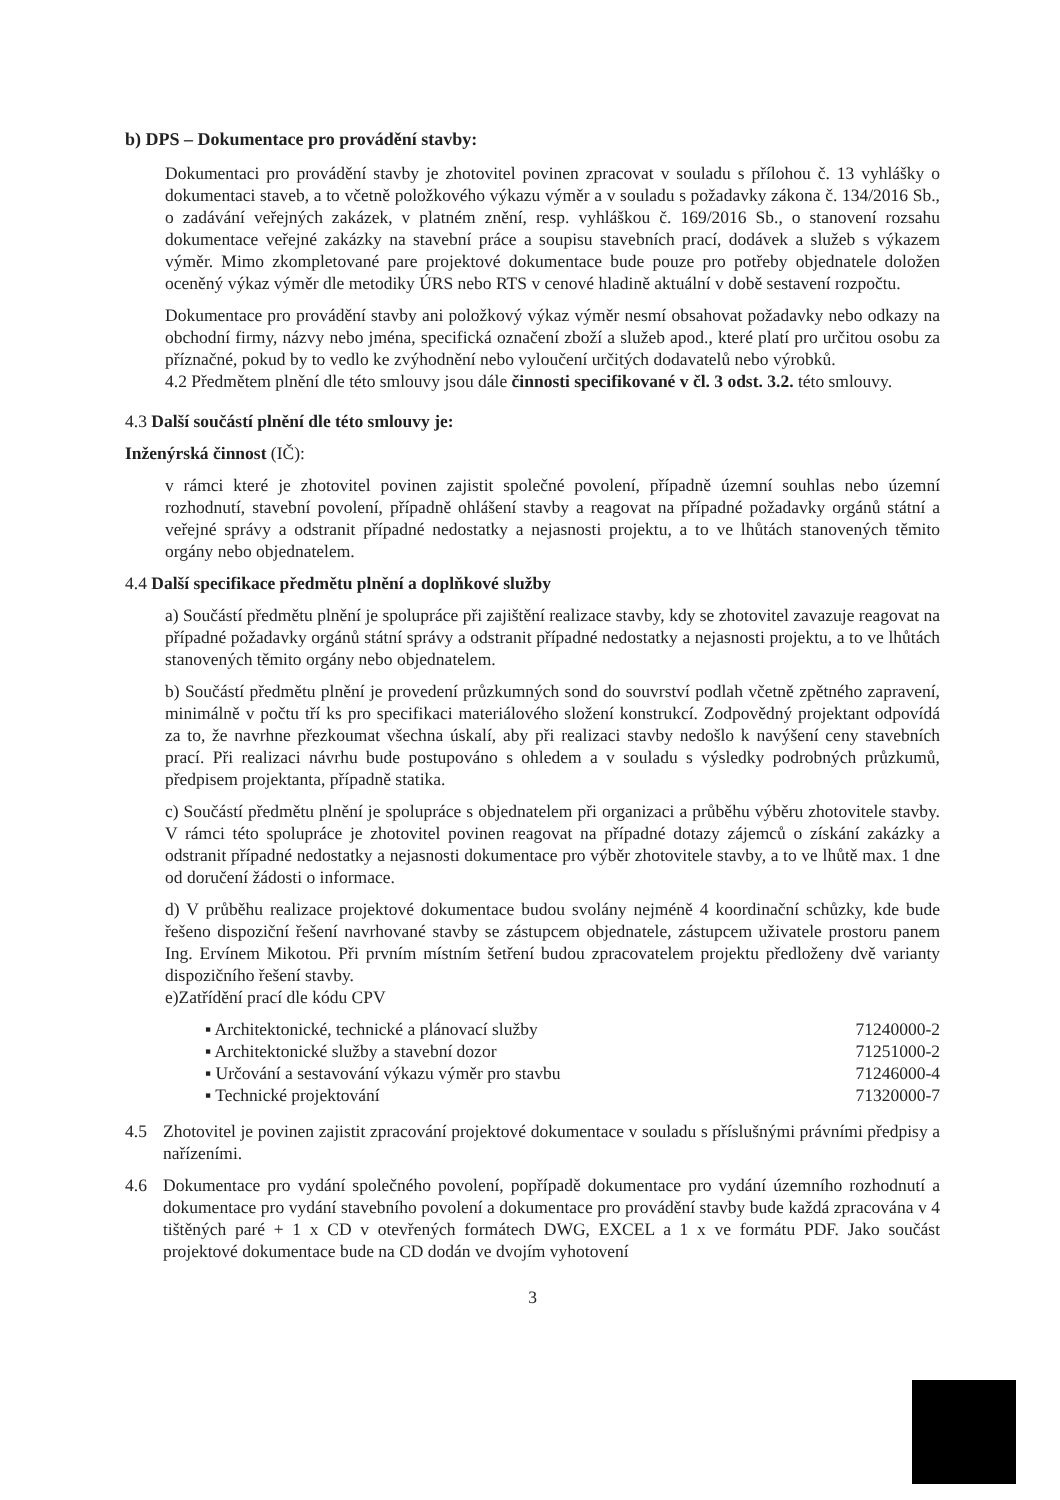b) DPS – Dokumentace pro provádění stavby:
Dokumentaci pro provádění stavby je zhotovitel povinen zpracovat v souladu s přílohou č. 13 vyhlášky o dokumentaci staveb, a to včetně položkového výkazu výměr a v souladu s požadavky zákona č. 134/2016 Sb., o zadávání veřejných zakázek, v platném znění, resp. vyhláškou č. 169/2016 Sb., o stanovení rozsahu dokumentace veřejné zakázky na stavební práce a soupisu stavebních prací, dodávek a služeb s výkazem výměr. Mimo zkompletované pare projektové dokumentace bude pouze pro potřeby objednatele doložen oceněný výkaz výměr dle metodiky ÚRS nebo RTS v cenové hladině aktuální v době sestavení rozpočtu.
Dokumentace pro provádění stavby ani položkový výkaz výměr nesmí obsahovat požadavky nebo odkazy na obchodní firmy, názvy nebo jména, specifická označení zboží a služeb apod., které platí pro určitou osobu za příznačné, pokud by to vedlo ke zvýhodnění nebo vyloučení určitých dodavatelů nebo výrobků.
4.2 Předmětem plnění dle této smlouvy jsou dále činnosti specifikované v čl. 3 odst. 3.2. této smlouvy.
4.3 Další součástí plnění dle této smlouvy je:
Inženýrská činnost (IČ):
v rámci které je zhotovitel povinen zajistit společné povolení, případně územní souhlas nebo územní rozhodnutí, stavební povolení, případně ohlášení stavby a reagovat na případné požadavky orgánů státní a veřejné správy a odstranit případné nedostatky a nejasnosti projektu, a to ve lhůtách stanovených těmito orgány nebo objednatelem.
4.4 Další specifikace předmětu plnění a doplňkové služby
a) Součástí předmětu plnění je spolupráce při zajištění realizace stavby, kdy se zhotovitel zavazuje reagovat na případné požadavky orgánů státní správy a odstranit případné nedostatky a nejasnosti projektu, a to ve lhůtách stanovených těmito orgány nebo objednatelem.
b) Součástí předmětu plnění je provedení průzkumných sond do souvrství podlah včetně zpětného zapravení, minimálně v počtu tří ks pro specifikaci materiálového složení konstrukcí. Zodpovědný projektant odpovídá za to, že navrhne přezkoumat všechna úskalí, aby při realizaci stavby nedošlo k navýšení ceny stavebních prací. Při realizaci návrhu bude postupováno s ohledem a v souladu s výsledky podrobných průzkumů, předpisem projektanta, případně statika.
c) Součástí předmětu plnění je spolupráce s objednatelem při organizaci a průběhu výběru zhotovitele stavby. V rámci této spolupráce je zhotovitel povinen reagovat na případné dotazy zájemců o získání zakázky a odstranit případné nedostatky a nejasnosti dokumentace pro výběr zhotovitele stavby, a to ve lhůtě max. 1 dne od doručení žádosti o informace.
d) V průběhu realizace projektové dokumentace budou svolány nejméně 4 koordinační schůzky, kde bude řešeno dispoziční řešení navrhované stavby se zástupcem objednatele, zástupcem uživatele prostoru panem Ing. Ervínem Mikotou. Při prvním místním šetření budou zpracovatelem projektu předloženy dvě varianty dispozičního řešení stavby.
e)Zatřídění prací dle kódu CPV
▪ Architektonické, technické a plánovací služby 71240000-2
▪ Architektonické služby a stavební dozor 71251000-2
▪ Určování a sestavování výkazu výměr pro stavbu 71246000-4
▪ Technické projektování 71320000-7
4.5 Zhotovitel je povinen zajistit zpracování projektové dokumentace v souladu s příslušnými právními předpisy a nařízeními.
4.6 Dokumentace pro vydání společného povolení, popřípadě dokumentace pro vydání územního rozhodnutí a dokumentace pro vydání stavebního povolení a dokumentace pro provádění stavby bude každá zpracována v 4 tištěných paré + 1 x CD v otevřených formátech DWG, EXCEL a 1 x ve formátu PDF. Jako součást projektové dokumentace bude na CD dodán ve dvojím vyhotovení
3